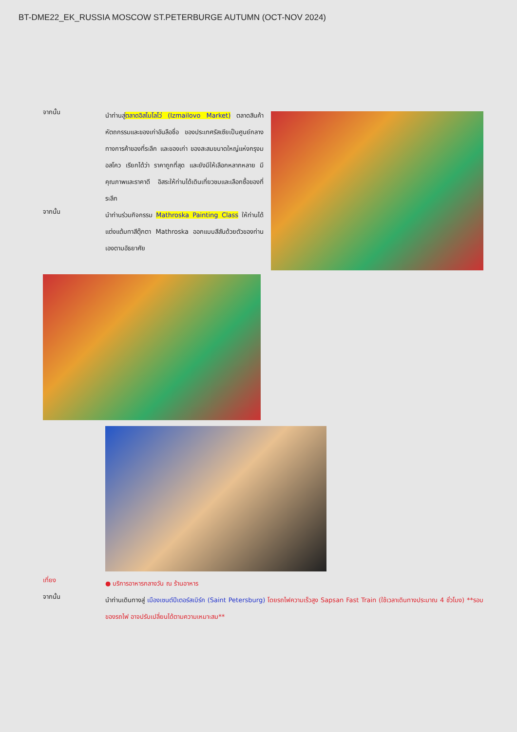BT-DME22_EK_RUSSIA MOSCOW ST.PETERBURGE AUTUMN (OCT-NOV 2024)
จากนั้น
นำท่านสู่ตลาดอิสไมโลโว่ (Izmailovo Market) ตลาดสินค้าหัตถกรรมและของเก่าอันลือชื่อ ของประเทศรัสเซียเป็นศูนย์กลางทางการค้าของที่ระลึก และของเก่า ของสะสมขนาดใหญ่แห่งกรุงมอสโคว เรียกได้ว่า ราคาถูกที่สุด และยังมีให้เลือกหลากหลาย มีคุณภาพและราคาดี อิสระให้ท่านได้เดินเที่ยวชมและเลือกซื้อของที่ระลึก
จากนั้น
นำท่านร่วมกิจกรรม Mathroska Painting Class ให้ท่านได้แต่งแต้มทาสีตุ๊กตา Mathroska ออกแบบสีสันด้วยตัวของท่านเองตามอัธยาศัย
เที่ยง
● บริการอาหารกลางวัน ณ ร้านอาหาร
จากนั้น
นำท่านเดินทางสู่ เมืองเซนต์ปีเตอร์สเบิร์ก (Saint Petersburg) โดยรถไฟความเร็วสูง Sapsan Fast Train (ใช้เวลาเดินทางประมาณ 4 ชั่วโมง) **รอบของรถไฟ อาจปรับเปลี่ยนได้ตามความเหมาะสม**